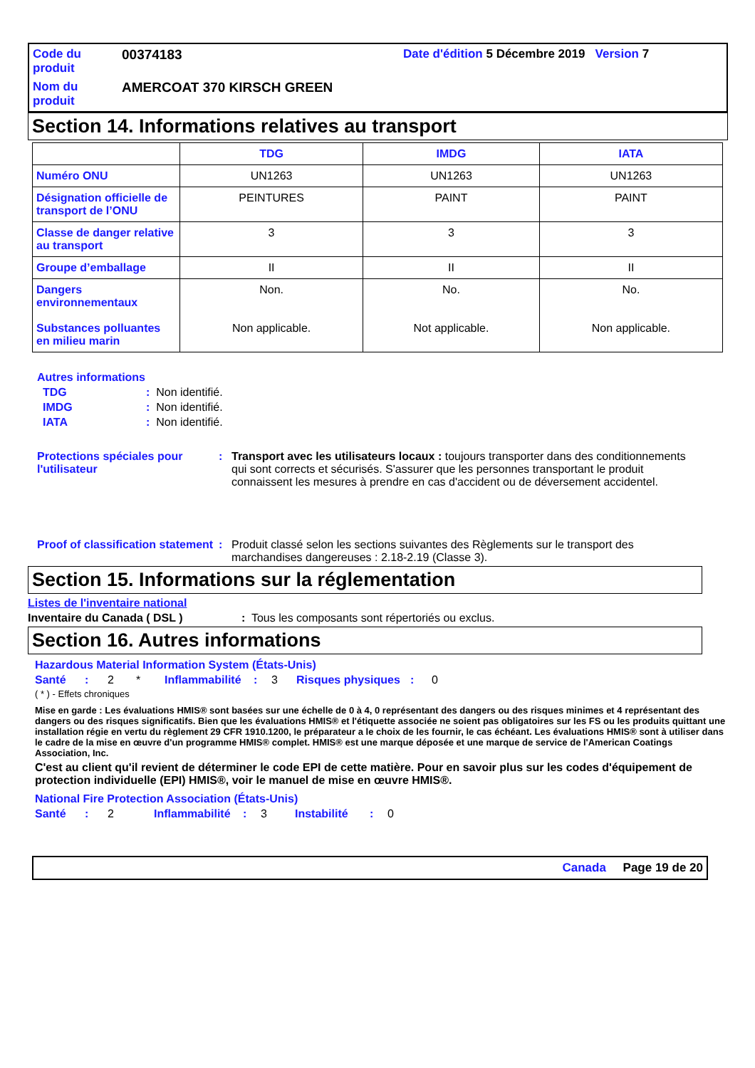Code du produit
00374183
Date d'édition 5 Décembre 2019 Version 7
Nom du produit
AMERCOAT 370 KIRSCH GREEN
Section 14. Informations relatives au transport
| | TDG | IMDG | IATA |
| --- | --- | --- | --- |
| Numéro ONU | UN1263 | UN1263 | UN1263 |
| Désignation officielle de transport de l’ONU | PEINTURES | PAINT | PAINT |
| Classe de danger relative au transport | 3 | 3 | 3 |
| Groupe d’emballage | II | II | II |
| Dangers environnementaux Substances polluantes en milieu marin | Non. Non applicable. | No. Not applicable. | No. Non applicable. |
Autres informations
TDG: Non identifié.
IMDG: Non identifié.
IATA: Non identifié.
Protections spéciales pour l'utilisateur: Transport avec les utilisateurs locaux : toujours transporter dans des conditionnements qui sont corrects et sécurisés. S'assurer que les personnes transportant le produit connaissent les mesures à prendre en cas d'accident ou de déversement accidentel.
Proof of classification statement: Produit classé selon les sections suivantes des Règlements sur le transport des marchandises dangereuses : 2.18-2.19 (Classe 3).
Section 15. Informations sur la réglementation
Listes de l'inventaire national
Inventaire du Canada ( DSL ): Tous les composants sont répertoriés ou exclus.
Section 16. Autres informations
Hazardous Material Information System (États-Unis)
Santé: 2 * Inflammabilité: 3 Risques physiques: 0
( * ) - Effets chroniques
Mise en garde : Les évaluations HMIS® sont basées sur une échelle de 0 à 4, 0 représentant des dangers ou des risques minimes et 4 représentant des dangers ou des risques significatifs. Bien que les évaluations HMIS® et l'étiquette associée ne soient pas obligatoires sur les FS ou les produits quittant une installation régie en vertu du règlement 29 CFR 1910.1200, le préparateur a le choix de les fournir, le cas échéant. Les évaluations HMIS® sont à utiliser dans le cadre de la mise en œuvre d'un programme HMIS® complet. HMIS® est une marque déposée et une marque de service de l'American Coatings Association, Inc.
C'est au client qu'il revient de déterminer le code EPI de cette matière. Pour en savoir plus sur les codes d'équipement de protection individuelle (EPI) HMIS®, voir le manuel de mise en œuvre HMIS®.
National Fire Protection Association (États-Unis)
Santé: 2 Inflammabilité: 3 Instabilité: 0
Canada Page 19 de 20